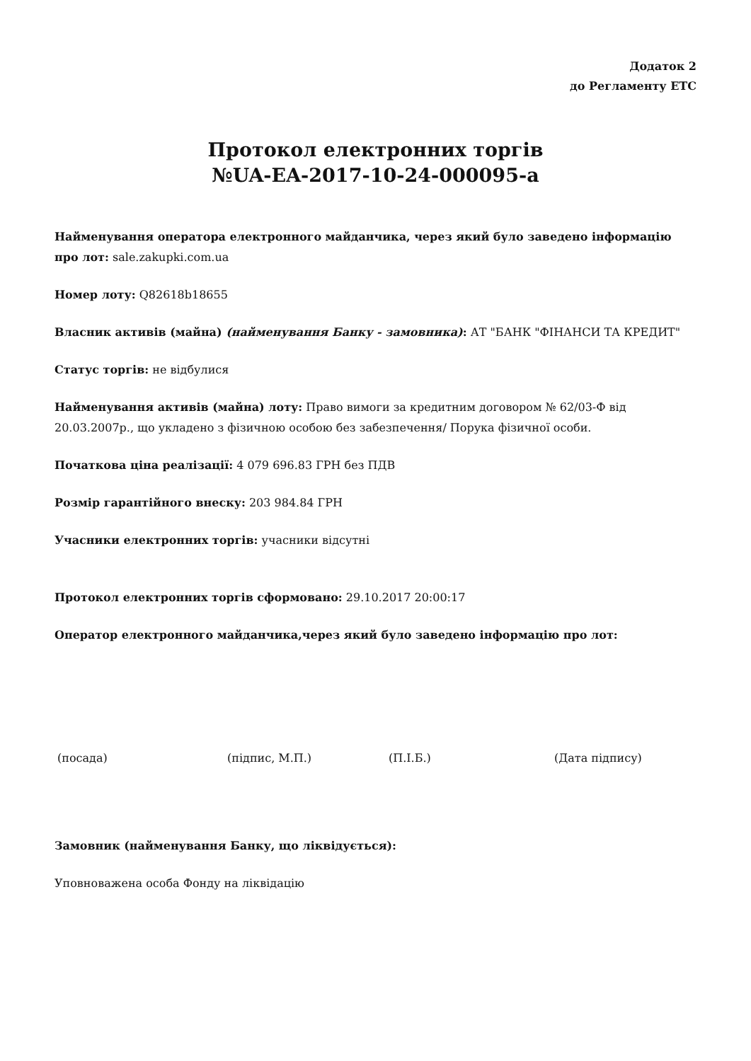Додаток 2
до Регламенту ЕТС
Протокол електронних торгів
№UA-EA-2017-10-24-000095-a
Найменування оператора електронного майданчика, через який було заведено інформацію про лот: sale.zakupki.com.ua
Номер лоту: Q82618b18655
Власник активів (майна) (найменування Банку - замовника): АТ "БАНК "ФІНАНСИ ТА КРЕДИТ"
Статус торгів: не відбулися
Найменування активів (майна) лоту: Право вимоги за кредитним договором № 62/03-Ф від 20.03.2007р., що укладено з фізичною особою без забезпечення/ Порука фізичної особи.
Початкова ціна реалізації: 4 079 696.83 ГРН без ПДВ
Розмір гарантійного внеску: 203 984.84 ГРН
Учасники електронних торгів: учасники відсутні
Протокол електронних торгів сформовано: 29.10.2017 20:00:17
Оператор електронного майданчика,через який було заведено інформацію про лот:
(посада) (підпис, М.П.) (П.І.Б.) (Дата підпису)
Замовник (найменування Банку, що ліквідується):
Уповноважена особа Фонду на ліквідацію